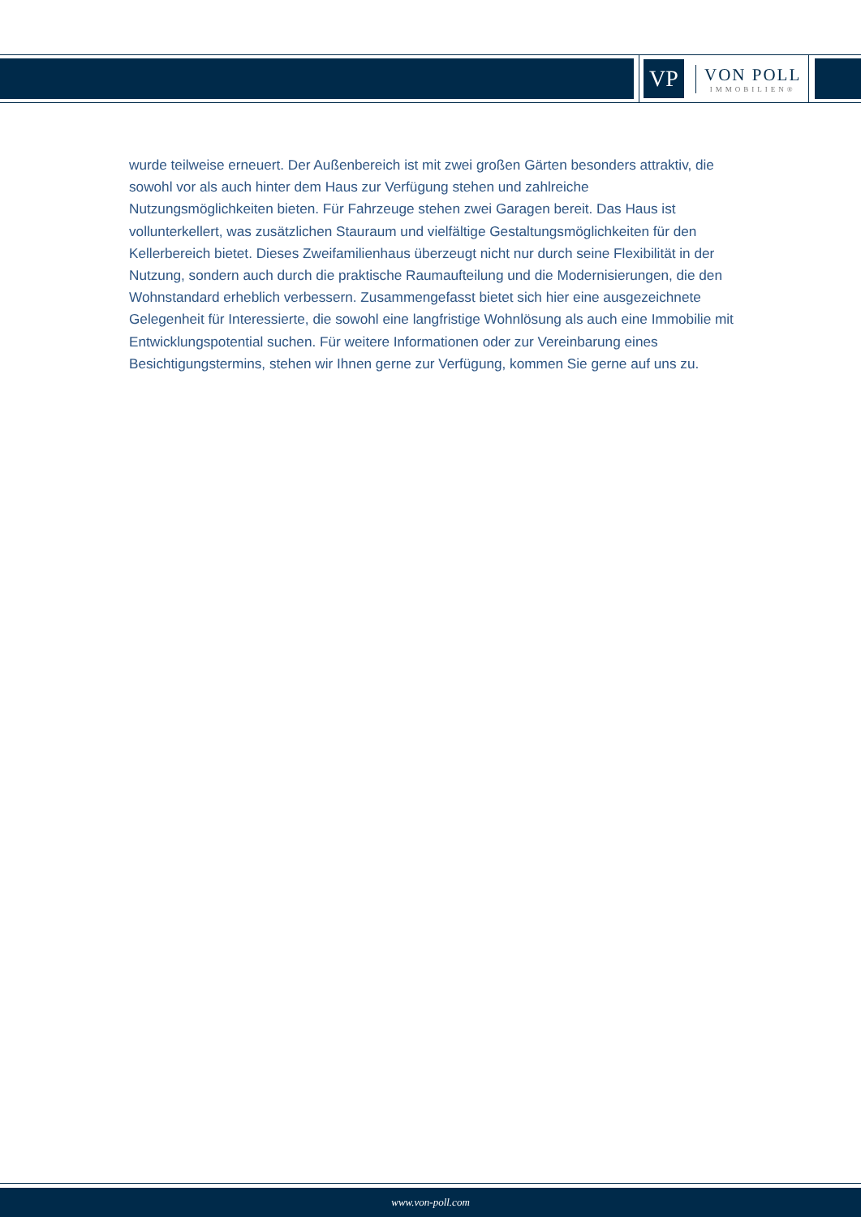VP
VON POLL
IMMOBILIEN®
wurde teilweise erneuert. Der Außenbereich ist mit zwei großen Gärten besonders attraktiv, die sowohl vor als auch hinter dem Haus zur Verfügung stehen und zahlreiche Nutzungsmöglichkeiten bieten. Für Fahrzeuge stehen zwei Garagen bereit. Das Haus ist vollunterkellert, was zusätzlichen Stauraum und vielfältige Gestaltungsmöglichkeiten für den Kellerbereich bietet. Dieses Zweifamilienhaus überzeugt nicht nur durch seine Flexibilität in der Nutzung, sondern auch durch die praktische Raumaufteilung und die Modernisierungen, die den Wohnstandard erheblich verbessern. Zusammengefasst bietet sich hier eine ausgezeichnete Gelegenheit für Interessierte, die sowohl eine langfristige Wohnlösung als auch eine Immobilie mit Entwicklungspotential suchen. Für weitere Informationen oder zur Vereinbarung eines Besichtigungstermins, stehen wir Ihnen gerne zur Verfügung, kommen Sie gerne auf uns zu.
www.von-poll.com